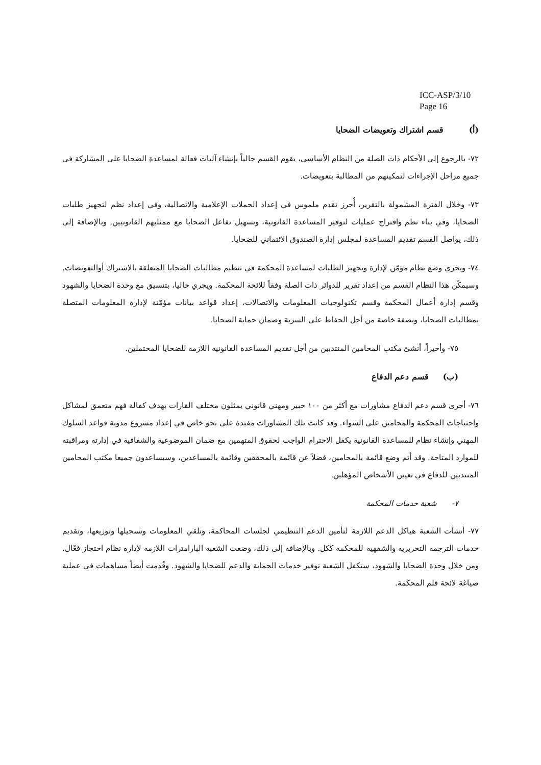ICC-ASP/3/10
Page 16
(أ) قسم اشتراك وتعويضات الضحايا
٧٢- بالرجوع إلى الأحكام ذات الصلة من النظام الأساسي، يقوم القسم حالياً بإنشاء آليات فعالة لمساعدة الضحايا على المشاركة في جميع مراحل الإجراءات لتمكينهم من المطالبة بتعويضات.
٧٣- وخلال الفترة المشمولة بالتقرير، أُحرز تقدم ملموس في إعداد الحملات الإعلامية والاتصالية، وفي إعداد نظم لتجهيز طلبات الضحايا، وفي بناء نظم واقتراح عمليات لتوفير المساعدة القانونية، وتسهيل تفاعل الضحايا مع ممثليهم القانونيين. وبالإضافة إلى ذلك، يواصل القسم تقديم المساعدة لمجلس إدارة الصندوق الائتماني للضحايا.
٧٤- ويجري وضع نظام مؤمّن لإدارة وتجهيز الطلبات لمساعدة المحكمة في تنظيم مطالبات الضحايا المتعلقة بالاشتراك أوالتعويضات. وسيمكّن هذا النظام القسم من إعداد تقرير للدوائر ذات الصلة وفقاً للائحة المحكمة. ويجري حاليا، بتنسيق مع وحدة الضحايا والشهود وقسم إدارة أعمال المحكمة وقسم تكنولوجيات المعلومات والاتصالات، إعداد قواعد بيانات مؤمّنة لإدارة المعلومات المتصلة بمطالبات الضحايا، وبصفة خاصة من أجل الحفاظ على السرية وضمان حماية الضحايا.
٧٥- وأخيراً، أنشئ مكتب المحامين المنتدبين من أجل تقديم المساعدة القانونية اللازمة للضحايا المحتملين.
(ب) قسم دعم الدفاع
٧٦- أجرى قسم دعم الدفاع مشاورات مع أكثر من ١٠٠ خبير ومهني قانوني يمثلون مختلف القارات بهدف كفالة فهم متعمق لمشاكل واحتياجات المحكمة والمحامين على السواء. وقد كانت تلك المشاورات مفيدة على نحو خاص في إعداد مشروع مدونة قواعد السلوك المهني وإنشاء نظام للمساعدة القانونية يكفل الاحترام الواجب لحقوق المتهمين مع ضمان الموضوعية والشفافية في إدارته ومراقبته للموارد المتاحة. وقد أتم وضع قائمة بالمحامين، فضلاً عن قائمة بالمحققين وقائمة بالمساعدين، وسيساعدون جميعا مكتب المحامين المنتدبين للدفاع في تعيين الأشخاص المؤهلين.
٧- شعبة خدمات المحكمة
٧٧- أنشأت الشعبة هياكل الدعم اللازمة لتأمين الدعم التنظيمي لجلسات المحاكمة، وتلقي المعلومات وتسجيلها وتوزيعها، وتقديم خدمات الترجمة التحريرية والشفهية للمحكمة ككل. وبالإضافة إلى ذلك، وضعت الشعبة البارامترات اللازمة لإدارة نظام احتجاز فعّال. ومن خلال وحدة الضحايا والشهود، ستكفل الشعبة توفير خدمات الحماية والدعم للضحايا والشهود. وقُدمت أيضاً مساهمات في عملية صياغة لائحة قلم المحكمة.